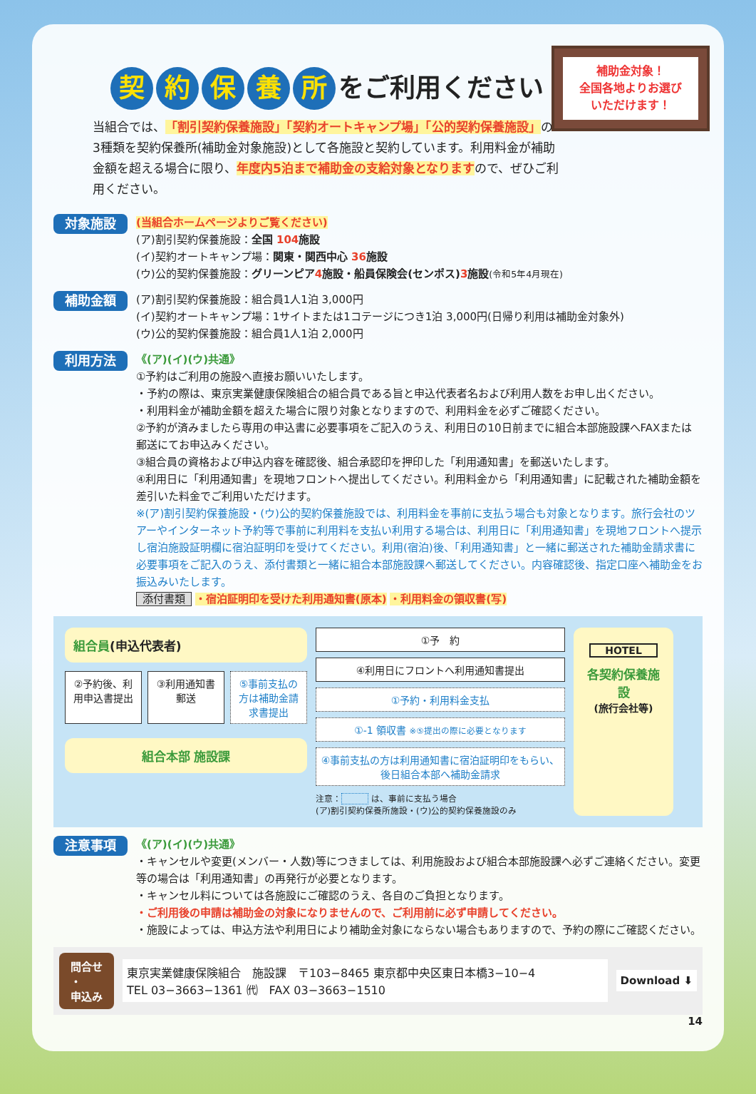補助金対象！
全国各地よりお選び
いただけます！
契約保養所 をご利用ください！
当組合では、「割引契約保養施設」「契約オートキャンプ場」「公的契約保養施設」の3種類を契約保養所(補助金対象施設)として各施設と契約しています。利用料金が補助金額を超える場合に限り、年度内5泊まで補助金の支給対象となりますので、ぜひご利用ください。
対象施設
(当組合ホームページよりご覧ください)
(ア)割引契約保養施設：全国 104施設
(イ)契約オートキャンプ場：関東・関西中心 36施設
(ウ)公的契約保養施設：グリーンピア4施設・船員保険会(センポス)3施設(令和5年4月現在)
補助金額
(ア)割引契約保養施設：組合員1人1泊 3,000円
(イ)契約オートキャンプ場：1サイトまたは1コテージにつき1泊 3,000円(日帰り利用は補助金対象外)
(ウ)公的契約保養施設：組合員1人1泊 2,000円
利用方法
《(ア)(イ)(ウ)共通》
①予約はご利用の施設へ直接お願いいたします。
・予約の際は、東京実業健康保険組合の組合員である旨と申込代表者名および利用人数をお申し出ください。
・利用料金が補助金額を超えた場合に限り対象となりますので、利用料金を必ずご確認ください。
②予約が済みましたら専用の申込書に必要事項をご記入のうえ、利用日の10日前までに組合本部施設課へFAXまたは郵送にてお申込みください。
③組合員の資格および申込内容を確認後、組合承認印を押印した「利用通知書」を郵送いたします。
④利用日に「利用通知書」を現地フロントへ提出してください。利用料金から「利用通知書」に記載された補助金額を差引いた料金でご利用いただけます。
※(ア)割引契約保養施設・(ウ)公的契約保養施設では、利用料金を事前に支払う場合も対象となります。旅行会社のツアーやインターネット予約等で事前に利用料を支払い利用する場合は、利用日に「利用通知書」を現地フロントへ提示し宿泊施設証明欄に宿泊証明印を受けてください。利用(宿泊)後、「利用通知書」と一緒に郵送された補助金請求書に必要事項をご記入のうえ、添付書類と一緒に組合本部施設課へ郵送してください。内容確認後、指定口座へ補助金をお振込みいたします。
添付書類 ・宿泊証明印を受けた利用通知書(原本) ・利用料金の領収書(写)
組合員(申込代表者)
②予約後、利用申込書提出 ③利用通知書郵送 ⑤事前支払の方は補助金請求書提出
組合本部 施設課
①予　約
④利用日にフロントへ利用通知書提出
①予約・利用料金支払
①-1 領収書 ※⑤提出の際に必要となります
④事前支払の方は利用通知書に宿泊証明印をもらい、後日組合本部へ補助金請求
注意：　　　 は、事前に支払う場合
(ア)割引契約保養所施設・(ウ)公的契約保養施設のみ
HOTEL
各契約保養施設
(旅行会社等)
注意事項
《(ア)(イ)(ウ)共通》
・キャンセルや変更(メンバー・人数)等につきましては、利用施設および組合本部施設課へ必ずご連絡ください。変更等の場合は「利用通知書」の再発行が必要となります。
・キャンセル料については各施設にご確認のうえ、各自のご負担となります。
・ご利用後の申請は補助金の対象になりませんので、ご利用前に必ず申請してください。
・施設によっては、申込方法や利用日により補助金対象にならない場合もありますので、予約の際にご確認ください。
問合せ
・
申込み
東京実業健康保険組合　施設課　〒103−8465 東京都中央区東日本橋3−10−4
TEL 03−3663−1361 ㈹　FAX 03−3663−1510
Download ⬇
14